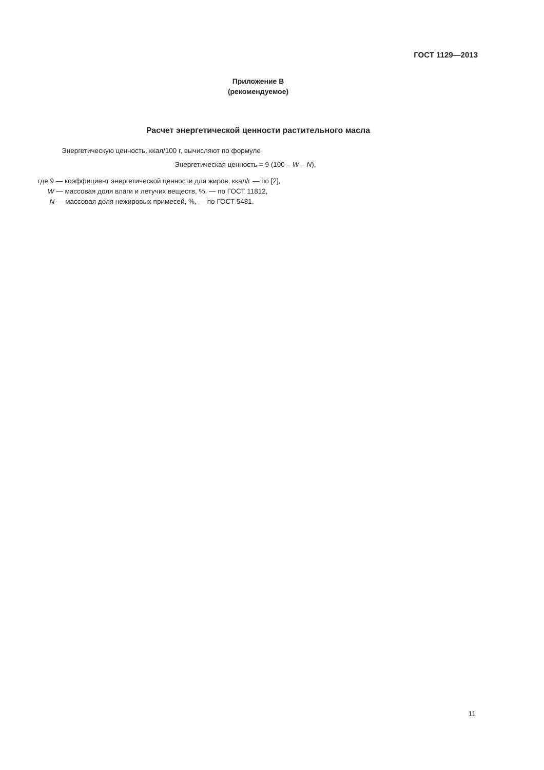ГОСТ 1129—2013
Приложение В
(рекомендуемое)
Расчет энергетической ценности растительного масла
Энергетическую ценность, ккал/100 г, вычисляют по формуле
Энергетическая ценность = 9 (100 – W – N),
где 9 — коэффициент энергетической ценности для жиров, ккал/г — по [2],
W — массовая доля влаги и летучих веществ, %, — по ГОСТ 11812,
N — массовая доля нежировых примесей, %, — по ГОСТ 5481.
11